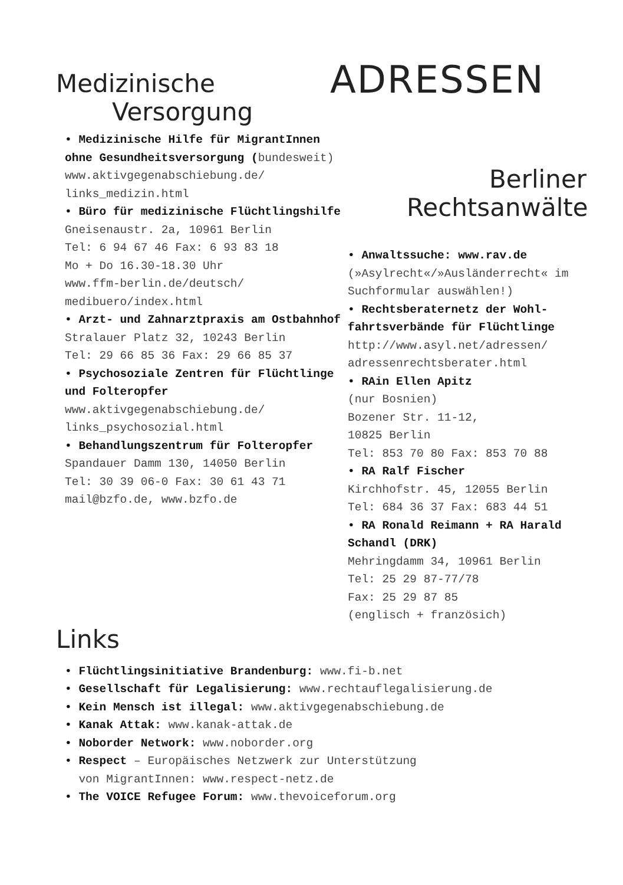Medizinische
Versorgung
• Medizinische Hilfe für MigrantInnen ohne Gesundheits­versorgung (bundesweit)
www.aktivgegenabschiebung.de/ links_medizin.html
• Büro für medizinische Flücht­lingshilfe
Gneisenaustr. 2a, 10961 Berlin
Tel: 6 94 67 46 Fax: 6 93 83 18
Mo + Do 16.30-18.30 Uhr
www.ffm-berlin.de/deutsch/ medibuero/index.html
• Arzt- und Zahnarztpraxis am Ostbahnhof
Stralauer Platz 32, 10243 Berlin
Tel: 29 66 85 36 Fax: 29 66 85 37
• Psychosoziale Zentren für Flüchtlinge und Folteropfer
www.aktivgegenabschiebung.de/ links_psychosozial.html
• Behandlungszentrum für Folteropfer
Spandauer Damm 130, 14050 Berlin
Tel: 30 39 06-0 Fax: 30 61 43 71
mail@bzfo.de, www.bzfo.de
ADRESSEN
Berliner
Rechtsanwälte
• Anwaltssuche: www.rav.de
(»Asylrecht«/»Ausländerrecht« im Suchformular auswählen!)
• Rechtsberaternetz der Wohl­fahrtsverbände für Flüchtlinge
http://www.asyl.net/adressen/ adressenrechtsberater.html
• RAin Ellen Apitz
(nur Bosnien)
Bozener Str. 11-12,
10825 Berlin
Tel: 853 70 80 Fax: 853 70 88
• RA Ralf Fischer
Kirchhofstr. 45, 12055 Berlin
Tel: 684 36 37 Fax: 683 44 51
• RA Ronald Reimann + RA Harald Schandl (DRK)
Mehringdamm 34, 10961 Berlin
Tel: 25 29 87-77/78
Fax: 25 29 87 85
(englisch + französich)
Links
• Flüchtlingsinitiative Brandenburg: www.fi-b.net
• Gesellschaft für Legalisierung: www.rechtauflegalisierung.de
• Kein Mensch ist illegal: www.aktivgegenabschiebung.de
• Kanak Attak: www.kanak-attak.de
• Noborder Network: www.noborder.org
• Respect – Europäisches Netzwerk zur Unterstützung
von MigrantInnen: www.respect-netz.de
• The VOICE Refugee Forum: www.thevoiceforum.org